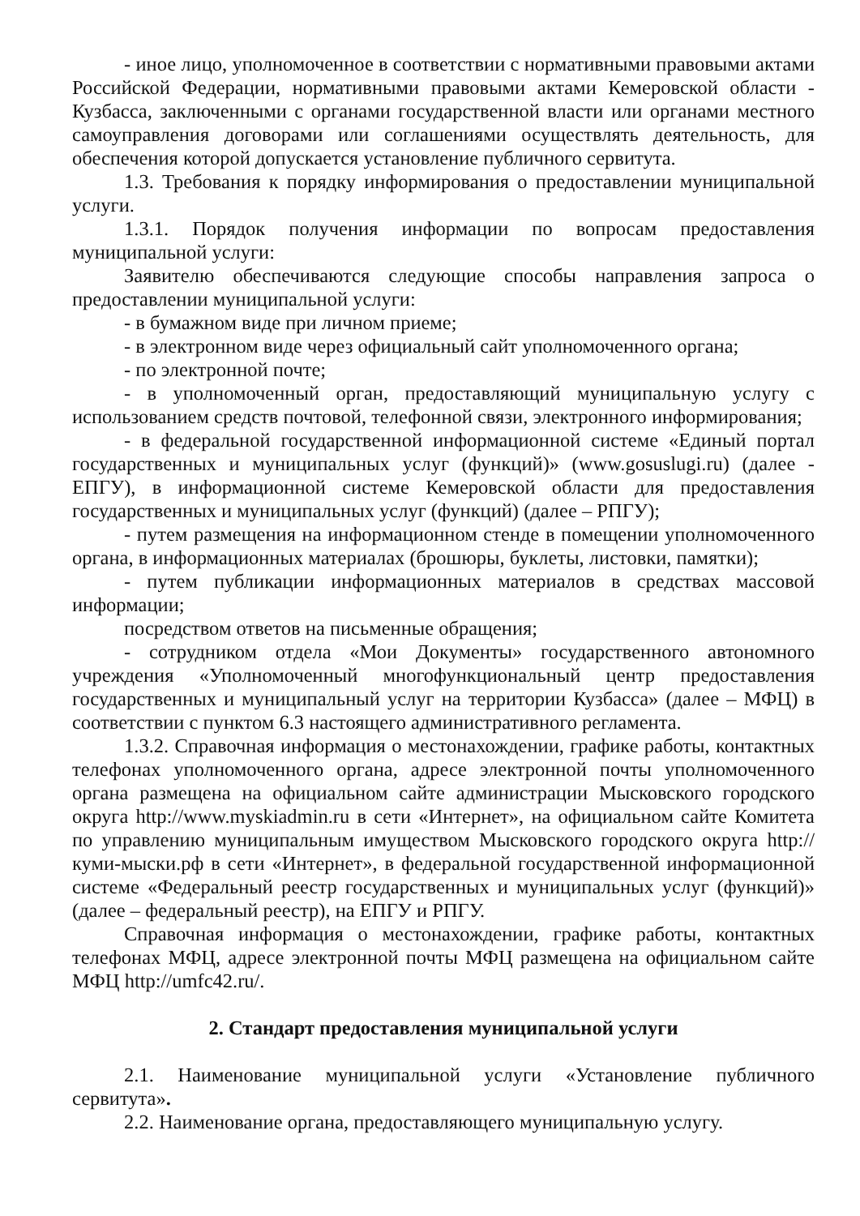- иное лицо, уполномоченное в соответствии с нормативными правовыми актами Российской Федерации, нормативными правовыми актами Кемеровской области - Кузбасса, заключенными с органами государственной власти или органами местного самоуправления договорами или соглашениями осуществлять деятельность, для обеспечения которой допускается установление публичного сервитута.
1.3. Требования к порядку информирования о предоставлении муниципальной услуги.
1.3.1. Порядок получения информации по вопросам предоставления муниципальной услуги:
Заявителю обеспечиваются следующие способы направления запроса о предоставлении муниципальной услуги:
- в бумажном виде при личном приеме;
- в электронном виде через официальный сайт уполномоченного органа;
- по электронной почте;
- в уполномоченный орган, предоставляющий муниципальную услугу с использованием средств почтовой, телефонной связи, электронного информирования;
- в федеральной государственной информационной системе «Единый портал государственных и муниципальных услуг (функций)» (www.gosuslugi.ru) (далее - ЕПГУ), в информационной системе Кемеровской области для предоставления государственных и муниципальных услуг (функций) (далее – РПГУ);
- путем размещения на информационном стенде в помещении уполномоченного органа, в информационных материалах (брошюры, буклеты, листовки, памятки);
- путем публикации информационных материалов в средствах массовой информации;
посредством ответов на письменные обращения;
- сотрудником отдела «Мои Документы» государственного автономного учреждения «Уполномоченный многофункциональный центр предоставления государственных и муниципальный услуг на территории Кузбасса» (далее – МФЦ) в соответствии с пунктом 6.3 настоящего административного регламента.
1.3.2. Справочная информация о местонахождении, графике работы, контактных телефонах уполномоченного органа, адресе электронной почты уполномоченного органа размещена на официальном сайте администрации Мысковского городского округа http://www.myskiadmin.ru в сети «Интернет», на официальном сайте Комитета по управлению муниципальным имуществом Мысковского городского округа http://куми-мыски.рф в сети «Интернет», в федеральной государственной информационной системе «Федеральный реестр государственных и муниципальных услуг (функций)» (далее – федеральный реестр), на ЕПГУ и РПГУ.
Справочная информация о местонахождении, графике работы, контактных телефонах МФЦ, адресе электронной почты МФЦ размещена на официальном сайте МФЦ http://umfc42.ru/.
2. Стандарт предоставления муниципальной услуги
2.1. Наименование муниципальной услуги «Установление публичного сервитута».
2.2. Наименование органа, предоставляющего муниципальную услугу.